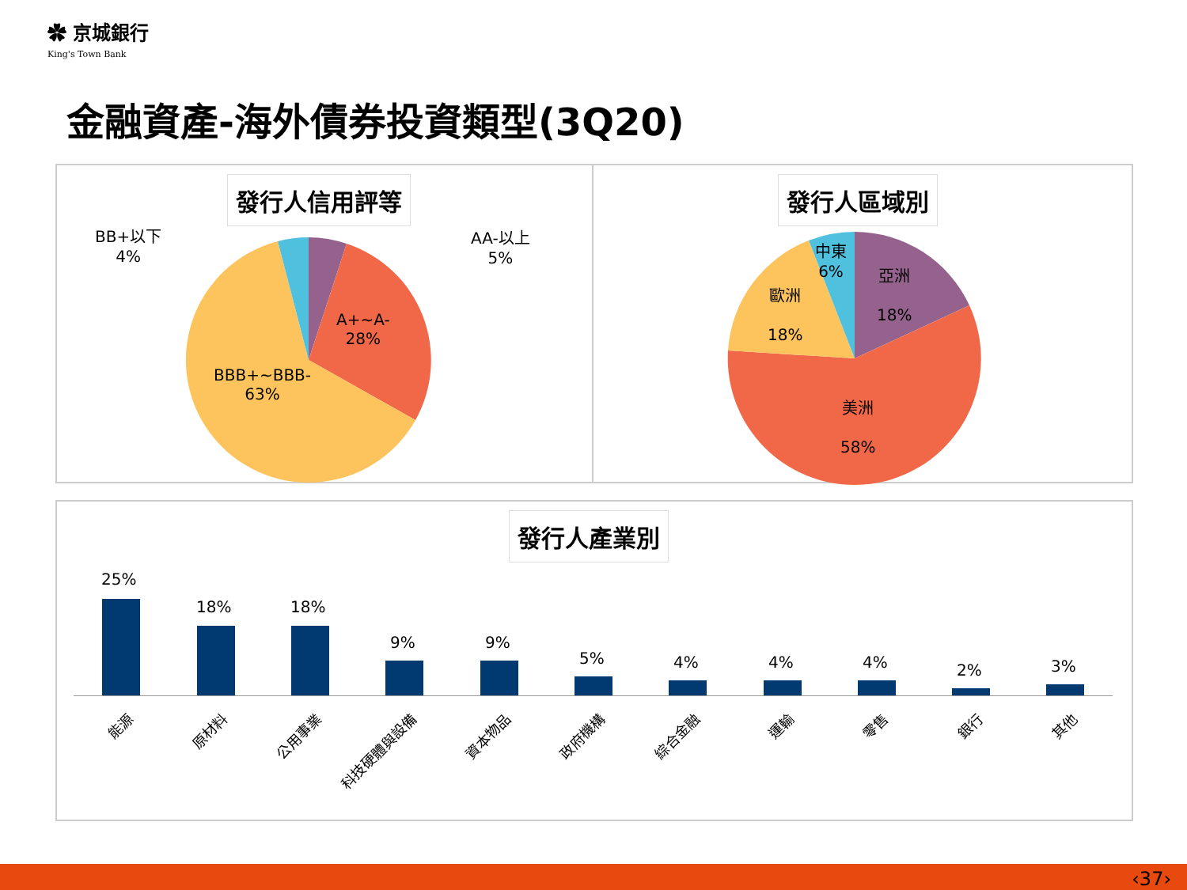✿ 京城銀行
King's Town Bank
金融資產-海外債券投資類型(3Q20)
發行人信用評等 發行人區域別
BB+以下
4%
AA-以上
5%
A+~A-
28%
BBB+~BBB-
63%
中東
6%
亞洲
18%
歐洲
18%
美洲
58%
發行人產業別
25%
18% 18%
9% 9%
5% 4% 4% 4% 2% 3%
能源 原材料 公用事業 科技硬體與設備 資本物品 政府機構 綜合金融 運輸 零售 銀行 其他
‹37›